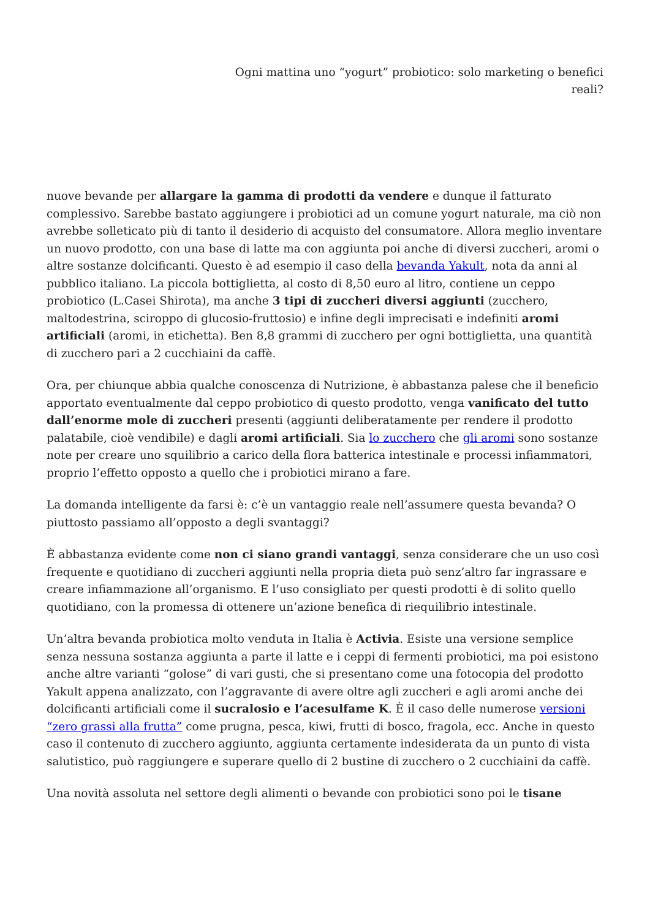Ogni mattina uno “yogurt” probiotico: solo marketing o benefici
reali?
nuove bevande per allargare la gamma di prodotti da vendere e dunque il fatturato complessivo. Sarebbe bastato aggiungere i probiotici ad un comune yogurt naturale, ma ciò non avrebbe solleticato più di tanto il desiderio di acquisto del consumatore. Allora meglio inventare un nuovo prodotto, con una base di latte ma con aggiunta poi anche di diversi zuccheri, aromi o altre sostanze dolcificanti. Questo è ad esempio il caso della bevanda Yakult, nota da anni al pubblico italiano. La piccola bottiglietta, al costo di 8,50 euro al litro, contiene un ceppo probiotico (L.Casei Shirota), ma anche 3 tipi di zuccheri diversi aggiunti (zucchero, maltodestrina, sciroppo di glucosio-fruttosio) e infine degli imprecisati e indefiniti aromi artificiali (aromi, in etichetta). Ben 8,8 grammi di zucchero per ogni bottiglietta, una quantità di zucchero pari a 2 cucchiaini da caffè.
Ora, per chiunque abbia qualche conoscenza di Nutrizione, è abbastanza palese che il beneficio apportato eventualmente dal ceppo probiotico di questo prodotto, venga vanificato del tutto dall’enorme mole di zuccheri presenti (aggiunti deliberatamente per rendere il prodotto palatabile, cioè vendibile) e dagli aromi artificiali. Sia lo zucchero che gli aromi sono sostanze note per creare uno squilibrio a carico della flora batterica intestinale e processi infiammatori, proprio l’effetto opposto a quello che i probiotici mirano a fare.
La domanda intelligente da farsi è: c’è un vantaggio reale nell’assumere questa bevanda? O piuttosto passiamo all’opposto a degli svantaggi?
È abbastanza evidente come non ci siano grandi vantaggi, senza considerare che un uso così frequente e quotidiano di zuccheri aggiunti nella propria dieta può senz’altro far ingrassare e creare infiammazione all’organismo. E l’uso consigliato per questi prodotti è di solito quello quotidiano, con la promessa di ottenere un’azione benefica di riequilibrio intestinale.
Un’altra bevanda probiotica molto venduta in Italia è Activia. Esiste una versione semplice senza nessuna sostanza aggiunta a parte il latte e i ceppi di fermenti probiotici, ma poi esistono anche altre varianti “golose” di vari gusti, che si presentano come una fotocopia del prodotto Yakult appena analizzato, con l’aggravante di avere oltre agli zuccheri e agli aromi anche dei dolcificanti artificiali come il sucralosio e l’acesulfame K. È il caso delle numerose versioni “zero grassi alla frutta” come prugna, pesca, kiwi, frutti di bosco, fragola, ecc. Anche in questo caso il contenuto di zucchero aggiunto, aggiunta certamente indesiderata da un punto di vista salutistico, può raggiungere e superare quello di 2 bustine di zucchero o 2 cucchiaini da caffè.
Una novità assoluta nel settore degli alimenti o bevande con probiotici sono poi le tisane